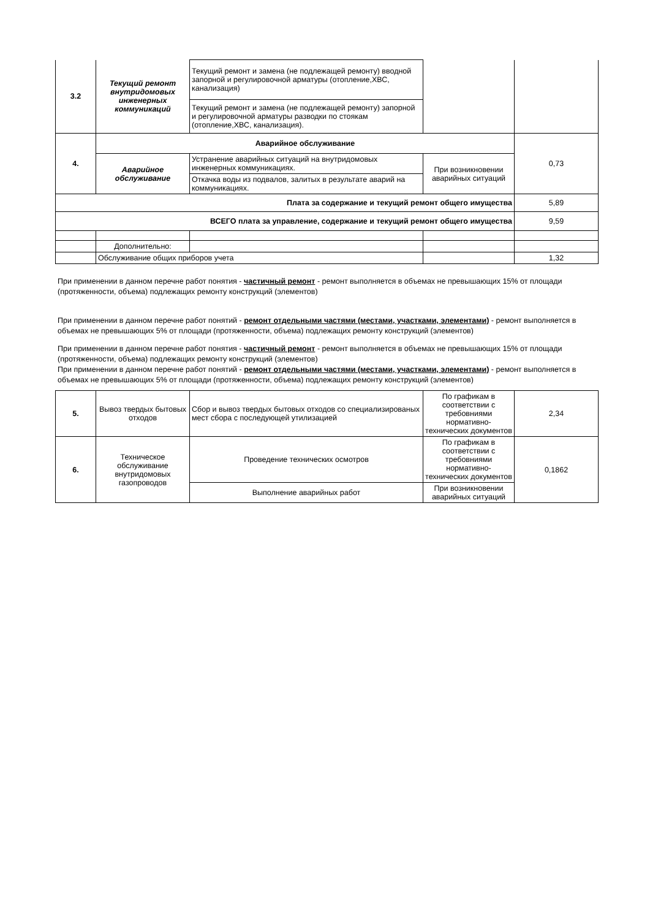| 3.2 | Текущий ремонт внутридомовых инженерных коммуникаций | Текущий ремонт и замена (не подлежащей ремонту) вводной запорной и регулировочной арматуры (отопление,ХВС, канализация) | | |
| | | Текущий ремонт и замена (не подлежащей ремонту) запорной и регулировочной арматуры разводки по стоякам (отопление,ХВС, канализация). | | |
| 4. | Аварийное обслуживание | | | 0,73 |
| | Аварийное обслуживание | Устранение аварийных ситуаций на внутридомовых инженерных коммуникациях. | При возникновении аварийных ситуаций | |
| | | Откачка воды из подвалов, залитых в результате аварий на коммуникациях. | | |
| Плата за содержание и текущий ремонт общего имущества | | | | 5,89 |
| ВСЕГО плата за управление, содержание и текущий ремонт общего имущества | | | | 9,59 |
| | Дополнительно: | | | |
| | Обслуживание общих приборов учета | | | 1,32 |
При применении в данном перечне работ понятия - частичный ремонт - ремонт выполняется в объемах не превышающих 15% от площади (протяженности, объема) подлежащих ремонту конструкций (элементов)
При применении в данном перечне работ понятий - ремонт отдельными частями (местами, участками, элементами) - ремонт выполняется в объемах не превышающих 5% от площади (протяженности, объема) подлежащих ремонту конструкций (элементов)
При применении в данном перечне работ понятия - частичный ремонт - ремонт выполняется в объемах не превышающих 15% от площади (протяженности, объема) подлежащих ремонту конструкций (элементов)
При применении в данном перечне работ понятий - ремонт отдельными частями (местами, участками, элементами) - ремонт выполняется в объемах не превышающих 5% от площади (протяженности, объема) подлежащих ремонту конструкций (элементов)
| 5. | Вывоз твердых бытовых отходов | Сбор и вывоз твердых бытовых отходов со специализированых мест сбора с последующей утилизацией | По графикам в соответствии с требовниями нормативно-технических документов | 2,34 |
| 6. | Техническое обслуживание внутридомовых газопроводов | Проведение технических осмотров | По графикам в соответствии с требовниями нормативно-технических документов | 0,1862 |
| | | Выполнение аварийных работ | При возникновении аварийных ситуаций | |